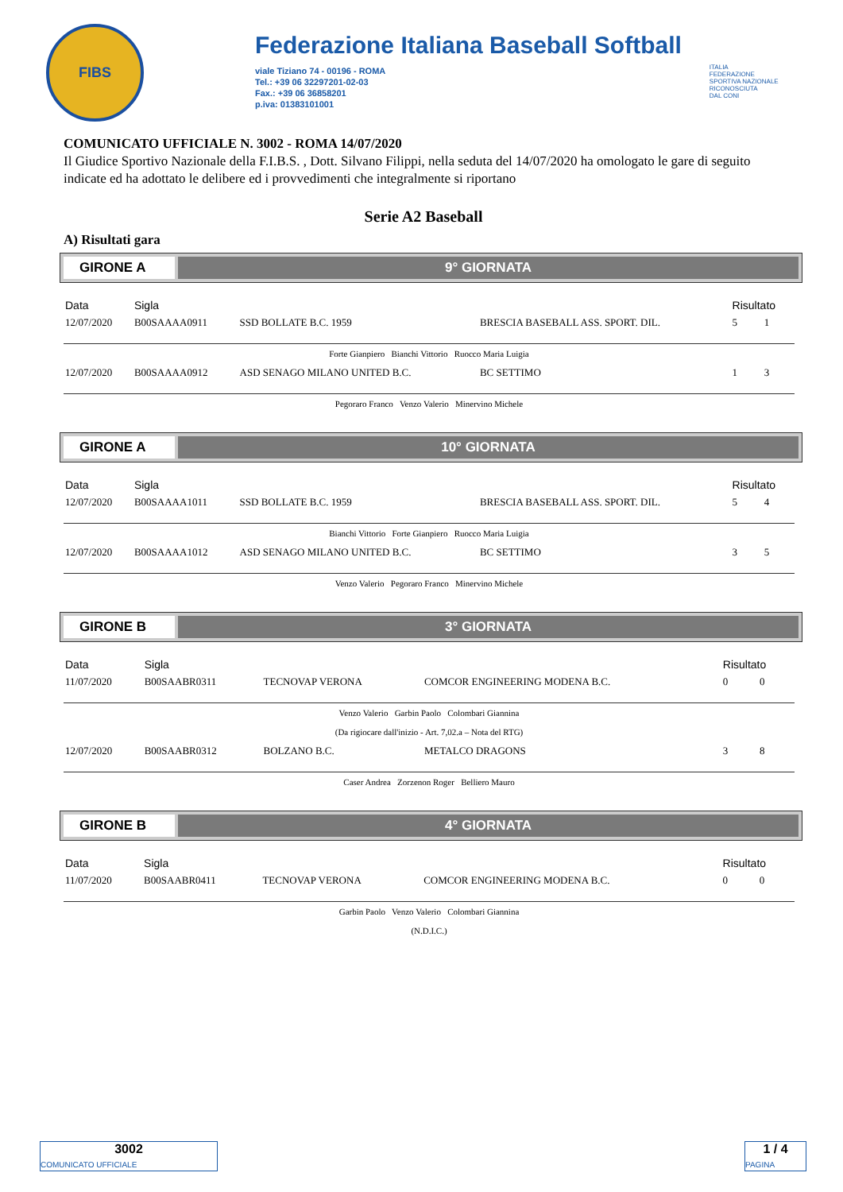FIBS
Federazione Italiana Baseball Softball
viale Tiziano 74 - 00196 - ROMA
Tel.: +39 06 32297201-02-03
Fax.: +39 06 36858201
p.iva: 01383101001
ITALIA
FEDERAZIONE
SPORTIVA NAZIONALE
RICONOSCIUTA
DAL CONI
COMUNICATO UFFICIALE N. 3002 - ROMA 14/07/2020
Il Giudice Sportivo Nazionale della F.I.B.S. , Dott. Silvano Filippi, nella seduta del 14/07/2020 ha omologato le gare di seguito indicate ed ha adottato le delibere ed i provvedimenti che integralmente si riportano
Serie A2 Baseball
A) Risultati gara
GIRONE A 9° GIORNATA
| Data | Sigla | | | Risultato | |
| --- | --- | --- | --- | --- | --- |
| 12/07/2020 | B00SAAAA0911 | SSD BOLLATE B.C. 1959 | BRESCIA BASEBALL ASS. SPORT. DIL. | 5 | 1 |
| Forte Gianpiero Bianchi Vittorio Ruocco Maria Luigia | | | | | |
| 12/07/2020 | B00SAAAA0912 | ASD SENAGO MILANO UNITED B.C. | BC SETTIMO | 1 | 3 |
| Pegoraro Franco Venzo Valerio Minervino Michele | | | | | |
GIRONE A 10° GIORNATA
| Data | Sigla | | | Risultato | |
| --- | --- | --- | --- | --- | --- |
| 12/07/2020 | B00SAAAA1011 | SSD BOLLATE B.C. 1959 | BRESCIA BASEBALL ASS. SPORT. DIL. | 5 | 4 |
| Bianchi Vittorio Forte Gianpiero Ruocco Maria Luigia | | | | | |
| 12/07/2020 | B00SAAAA1012 | ASD SENAGO MILANO UNITED B.C. | BC SETTIMO | 3 | 5 |
| Venzo Valerio Pegoraro Franco Minervino Michele | | | | | |
GIRONE B 3° GIORNATA
| Data | Sigla | | | Risultato | |
| --- | --- | --- | --- | --- | --- |
| 11/07/2020 | B00SAABR0311 | TECNOVAP VERONA | COMCOR ENGINEERING MODENA B.C. | 0 | 0 |
| Venzo Valerio Garbin Paolo Colombari Giannina (Da rigiocare dall'inizio - Art. 7,02.a – Nota del RTG) | | | | | |
| 12/07/2020 | B00SAABR0312 | BOLZANO B.C. | METALCO DRAGONS | 3 | 8 |
| Caser Andrea Zorzenon Roger Belliero Mauro | | | | | |
GIRONE B 4° GIORNATA
| Data | Sigla | | | Risultato | |
| --- | --- | --- | --- | --- | --- |
| 11/07/2020 | B00SAABR0411 | TECNOVAP VERONA | COMCOR ENGINEERING MODENA B.C. | 0 | 0 |
| Garbin Paolo Venzo Valerio Colombari Giannina (N.D.I.C.) | | | | | |
3002
COMUNICATO UFFICIALE
1 / 4
PAGINA